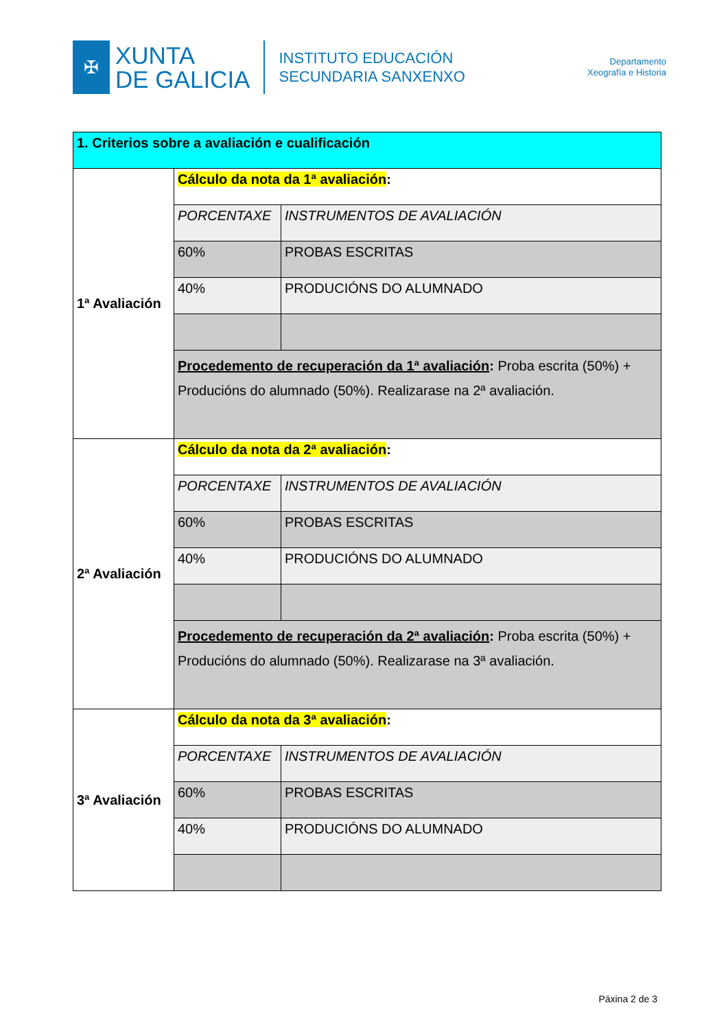✠
XUNTA
DE GALICIA
INSTITUTO EDUCACIÓN
SECUNDARIA SANXENXO
Departamento
Xeografía e Historia
| 1. Criterios sobre a avaliación e cualificación | | |
| --- | --- | --- |
| 1ª Avaliación | Cálculo da nota da 1ª avaliación : | |
| | PORCENTAXE | INSTRUMENTOS DE AVALIACIÓN |
| | 60% | PROBAS ESCRITAS |
| | 40% | PRODUCIÓNS DO ALUMNADO |
| | Procedemento de recuperación da 1ª avaliación : Proba escrita (50%) + Producións do alumnado (50%). Realizarase na 2ª avaliación. | |
| 2ª Avaliación | Cálculo da nota da 2ª avaliación : | |
| | PORCENTAXE | INSTRUMENTOS DE AVALIACIÓN |
| | 60% | PROBAS ESCRITAS |
| | 40% | PRODUCIÓNS DO ALUMNADO |
| | Procedemento de recuperación da 2ª avaliación : Proba escrita (50%) + Producións do alumnado (50%). Realizarase na 3ª avaliación. | |
| 3ª Avaliación | Cálculo da nota da 3ª avaliación : | |
| | PORCENTAXE | INSTRUMENTOS DE AVALIACIÓN |
| | 60% | PROBAS ESCRITAS |
| | 40% | PRODUCIÓNS DO ALUMNADO |
Páxina 2 de 3